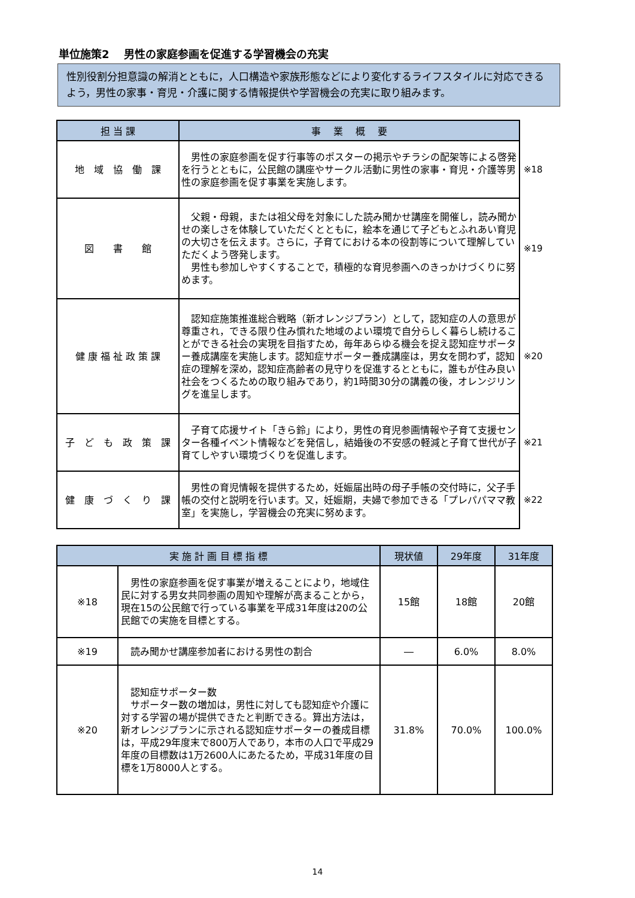単位施策2　 男性の家庭参画を促進する学習機会の充実
性別役割分担意識の解消とともに，人口構造や家族形態などにより変化するライフスタイルに対応できるよう，男性の家事・育児・介護に関する情報提供や学習機会の充実に取り組みます。
| 担 当 課 | 事 業 概 要 | |
| --- | --- | --- |
| 地 域 協 働 課 | 男性の家庭参画を促す行事等のポスターの掲示やチラシの配架等による啓発を行うとともに，公民館の講座やサークル活動に男性の家事・育児・介護等男性の家庭参画を促す事業を実施します。 | ※18 |
| 図 書 館 | 父親・母親，または祖父母を対象にした読み聞かせ講座を開催し，読み聞かせの楽しさを体験していただくとともに，絵本を通じて子どもとふれあい育児の大切さを伝えます。さらに，子育てにおける本の役割等について理解していただくよう啓発します。 男性も参加しやすくすることで，積極的な育児参画へのきっかけづくりに努めます。 | ※19 |
| 健 康 福 祉 政 策 課 | 認知症施策推進総合戦略（新オレンジプラン）として，認知症の人の意思が尊重され，できる限り住み慣れた地域のよい環境で自分らしく暮らし続けることができる社会の実現を目指すため，毎年あらゆる機会を捉え認知症サポーター養成講座を実施します。認知症サポーター養成講座は，男女を問わず，認知症の理解を深め，認知症高齢者の見守りを促進するとともに，誰もが住み良い社会をつくるための取り組みであり，約1時間30分の講義の後，オレンジリングを進呈します。 | ※20 |
| 子 ど も 政 策 課 | 子育て応援サイト「きら鈴」により，男性の育児参画情報や子育て支援センター各種イベント情報などを発信し，結婚後の不安感の軽減と子育て世代が子育てしやすい環境づくりを促進します。 | ※21 |
| 健 康 づ く り 課 | 男性の育児情報を提供するため，妊娠届出時の母子手帳の交付時に，父子手帳の交付と説明を行います。又，妊娠期，夫婦で参加できる「プレパパママ教室」を実施し，学習機会の充実に努めます。 | ※22 |
| 実 施 計 画 目 標 指 標 | | 現状値 | 29年度 | 31年度 |
| --- | --- | --- | --- | --- |
| ※18 | 男性の家庭参画を促す事業が増えることにより，地域住民に対する男女共同参画の周知や理解が高まることから，現在15の公民館で行っている事業を平成31年度は20の公民館での実施を目標とする。 | 15館 | 18館 | 20館 |
| ※19 | 読み聞かせ講座参加者における男性の割合 | ― | 6.0% | 8.0% |
| ※20 | 認知症サポーター数 サポーター数の増加は，男性に対しても認知症や介護に対する学習の場が提供できたと判断できる。算出方法は，新オレンジプランに示される認知症サポーターの養成目標は，平成29年度末で800万人であり，本市の人口で平成29年度の目標数は1万2600人にあたるため，平成31年度の目標を1万8000人とする。 | 31.8% | 70.0% | 100.0% |
14